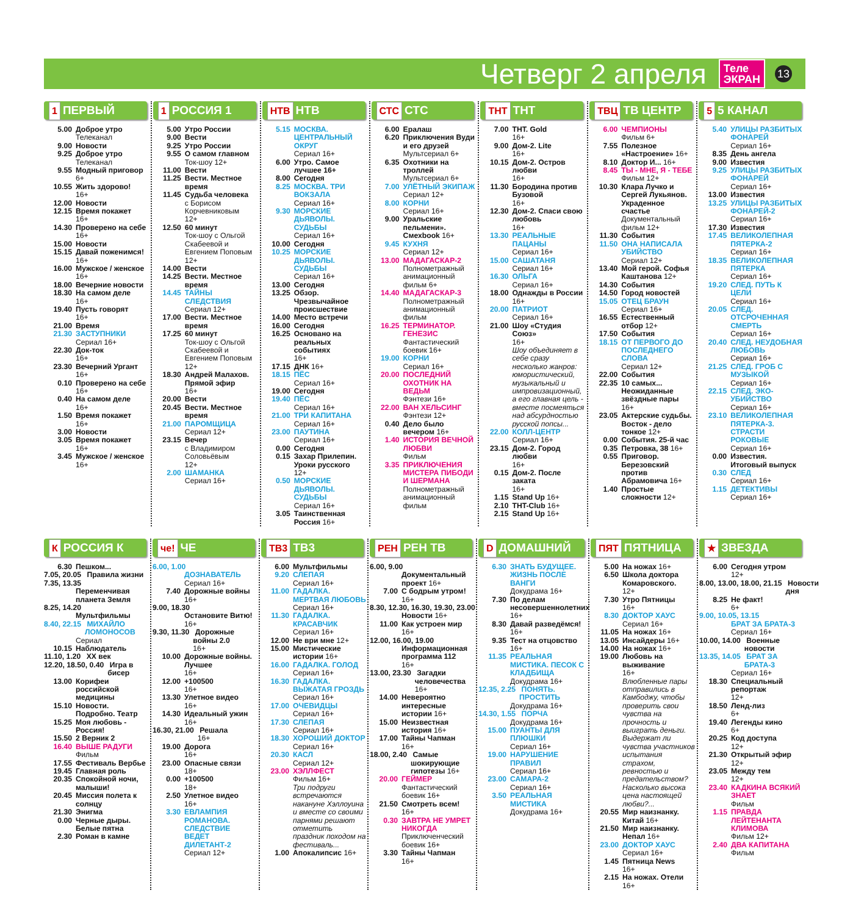Четверг 2 апреля
Теле
ЭКРАН
13
1 ПЕРВЫЙ
5.00 Доброе утро
Телеканал
9.00 Новости
9.25 Доброе утро
Телеканал
9.55 Модный приговор
6+
10.55 Жить здорово!
16+
12.00 Новости
12.15 Время покажет
16+
14.30 Проверено на себе
16+
15.00 Новости
15.15 Давай поженимся!
16+
16.00 Мужское / женское
16+
18.00 Вечерние новости
18.30 На самом деле
16+
19.40 Пусть говорят
16+
21.00 Время
21.30 ЗАСТУПНИКИ
Сериал 16+
22.30 Док-ток
16+
23.30 Вечерний Ургант
16+
0.10 Проверено на себе
16+
0.40 На самом деле
16+
1.50 Время покажет
16+
3.00 Новости
3.05 Время покажет
16+
3.45 Мужское / женское
16+
1 РОССИЯ 1
5.00 Утро России
9.00 Вести
9.25 Утро России
9.55 О самом главном
Ток-шоу 12+
11.00 Вести
11.25 Вести. Местное время
11.45 Судьба человека
с Борисом Корчевниковым
12+
12.50 60 минут
Ток-шоу с Ольгой Скабеевой и Евгением Поповым
12+
14.00 Вести
14.25 Вести. Местное время
14.45 ТАЙНЫ СЛЕДСТВИЯ
Сериал 12+
17.00 Вести. Местное время
17.25 60 минут
Ток-шоу с Ольгой Скабеевой и Евгением Поповым
12+
18.30 Андрей Малахов. Прямой эфир
16+
20.00 Вести
20.45 Вести. Местное время
21.00 ПАРОМЩИЦА
Сериал 12+
23.15 Вечер
с Владимиром Соловьёвым
12+
2.00 ШАМАНКА
Сериал 16+
НТВ НТВ
5.15 МОСКВА. ЦЕНТРАЛЬНЫЙ ОКРУГ
Сериал 16+
6.00 Утро. Самое лучшее 16+
8.00 Сегодня
8.25 МОСКВА. ТРИ ВОКЗАЛА
Сериал 16+
9.30 МОРСКИЕ ДЬЯВОЛЫ. СУДЬБЫ
Сериал 16+
10.00 Сегодня
10.25 МОРСКИЕ ДЬЯВОЛЫ. СУДЬБЫ
Сериал 16+
13.00 Сегодня
13.25 Обзор. Чрезвычайное происшествие
14.00 Место встречи
16.00 Сегодня
16.25 Основано на реальных событиях
16+
17.15 ДНК 16+
18.15 ПЁС
Сериал 16+
19.00 Сегодня
19.40 ПЁС
Сериал 16+
21.00 ТРИ КАПИТАНА
Сериал 16+
23.00 ПАУТИНА
Сериал 16+
0.00 Сегодня
0.15 Захар Прилепин. Уроки русского
12+
0.50 МОРСКИЕ ДЬЯВОЛЫ. СУДЬБЫ
Сериал 16+
3.05 Таинственная Россия 16+
СТС СТС
6.00 Ералаш
6.20 Приключения Вуди и его друзей
Мультсериал 6+
6.35 Охотники на троллей
Мультсериал 6+
7.00 УЛЁТНЫЙ ЭКИПАЖ
Сериал 12+
8.00 КОРНИ
Сериал 16+
9.00 Уральские пельмени». Смехbook 16+
9.45 КУХНЯ
Сериал 12+
13.00 МАДАГАСКАР-2
Полнометражный анимационный фильм 6+
14.40 МАДАГАСКАР-3
Полнометражный анимационный фильм
16.25 ТЕРМИНАТОР. ГЕНЕЗИС
Фантастический боевик 16+
19.00 КОРНИ
Сериал 16+
20.00 ПОСЛЕДНИЙ ОХОТНИК НА ВЕДЬМ
Фэнтези 16+
22.00 ВАН ХЕЛЬСИНГ
Фэнтези 12+
0.40 Дело было вечером 16+
1.40 ИСТОРИЯ ВЕЧНОЙ ЛЮБВИ
Фильм
3.35 ПРИКЛЮЧЕНИЯ МИСТЕРА ПИБОДИ И ШЕРМАНА
Полнометражный анимационный фильм
ТНТ ТНТ
7.00 ТНТ. Gold
16+
9.00 Дом-2. Lite
16+
10.15 Дом-2. Остров любви
16+
11.30 Бородина против Бузовой
16+
12.30 Дом-2. Спаси свою любовь
16+
13.30 РЕАЛЬНЫЕ ПАЦАНЫ
Сериал 16+
15.00 САШАТАНЯ
Сериал 16+
16.30 ОЛЬГА
Сериал 16+
18.00 Однажды в России
16+
20.00 ПАТРИОТ
Сериал 16+
21.00 Шоу «Студия Союз»
16+
Шоу объединяет в себе сразу несколько жанров: юмористический, музыкальный и импровизационный, а его главная цель - вместе посмеяться над абсурдностью русской попсы...
22.00 КОЛЛ-ЦЕНТР
Сериал 16+
23.15 Дом-2. Город любви
16+
0.15 Дом-2. После заката
16+
1.15 Stand Up 16+
2.10 THT-Club 16+
2.15 Stand Up 16+
ТВЦ ТВ ЦЕНТР
6.00 ЧЕМПИОНЫ
Фильм 6+
7.55 Полезное «Настроение» 16+
8.10 Доктор И... 16+
8.45 ТЫ - МНЕ, Я - ТЕБЕ
Фильм 12+
10.30 Клара Лучко и Сергей Лукьянов. Украденное счастье
Документальный фильм 12+
11.30 События
11.50 ОНА НАПИСАЛА УБИЙСТВО
Сериал 12+
13.40 Мой герой. Софья Каштанова 12+
14.30 События
14.50 Город новостей
15.05 ОТЕЦ БРАУН
Сериал 16+
16.55 Естественный отбор 12+
17.50 События
18.15 ОТ ПЕРВОГО ДО ПОСЛЕДНЕГО СЛОВА
Сериал 12+
22.00 События
22.35 10 самых... Неожиданные звёздные пары
16+
23.05 Актерские судьбы. Восток - дело тонкое 12+
0.00 События. 25-й час
0.35 Петровка, 38 16+
0.55 Приговор. Березовский против Абрамовича 16+
1.40 Простые сложности 12+
5 5 КАНАЛ
5.40 УЛИЦЫ РАЗБИТЫХ ФОНАРЕЙ
Сериал 16+
8.35 День ангела
9.00 Известия
9.25 УЛИЦЫ РАЗБИТЫХ ФОНАРЕЙ
Сериал 16+
13.00 Известия
13.25 УЛИЦЫ РАЗБИТЫХ ФОНАРЕЙ-2
Сериал 16+
17.30 Известия
17.45 ВЕЛИКОЛЕПНАЯ ПЯТЕРКА-2
Сериал 16+
18.35 ВЕЛИКОЛЕПНАЯ ПЯТЕРКА
Сериал 16+
19.20 СЛЕД. ПУТЬ К ЦЕЛИ
Сериал 16+
20.05 СЛЕД. ОТСРОЧЕННАЯ СМЕРТЬ
Сериал 16+
20.40 СЛЕД. НЕУДОБНАЯ ЛЮБОВЬ
Сериал 16+
21.25 СЛЕД. ГРОБ С МУЗЫКОЙ
Сериал 16+
22.15 СЛЕД. ЭКО-УБИЙСТВО
Сериал 16+
23.10 ВЕЛИКОЛЕПНАЯ ПЯТЕРКА-3. СТРАСТИ РОКОВЫЕ
Сериал 16+
0.00 Известия. Итоговый выпуск
0.30 СЛЕД
Сериал 16+
1.15 ДЕТЕКТИВЫ
Сериал 16+
К РОССИЯ К
6.30 Пешком...
7.05, 20.05 Правила жизни
7.35, 13.35
Переменчивая планета Земля
8.25, 14.20
Мультфильмы
8.40, 22.15 МИХАЙЛО ЛОМОНОСОВ
Сериал
10.15 Наблюдатель
11.10, 1.20 XX век
12.20, 18.50, 0.40 Игра в бисер
13.00 Корифеи российской медицины
15.10 Новости. Подробно. Театр
15.25 Моя любовь - Россия!
15.50 2 Верник 2
16.40 ВЫШЕ РАДУГИ
Фильм
17.55 Фестиваль Вербье
19.45 Главная роль
20.35 Спокойной ночи, малыши!
20.45 Миссия полета к солнцу
21.30 Энигма
0.00 Черные дыры. Белые пятна
2.30 Роман в камне
че! ЧЕ
6.00, 1.00
ДОЗНАВАТЕЛЬ
Сериал 16+
7.40 Дорожные войны
16+
9.00, 18.30
Остановите Витю!
16+
9.30, 11.30 Дорожные войны 2.0
16+
10.00 Дорожные войны. Лучшее
16+
12.00 +100500
16+
13.30 Улетное видео
16+
14.30 Идеальный ужин
16+
16.30, 21.00 Решала
16+
19.00 Дорога
16+
23.00 Опасные связи
18+
0.00 +100500
18+
2.50 Улетное видео
16+
3.30 ЕВЛАМПИЯ РОМАНОВА. СЛЕДСТВИЕ ВЕДЕТ ДИЛЕТАНТ-2
Сериал 12+
ТВ3 ТВ3
6.00 Мультфильмы
9.20 СЛЕПАЯ
Сериал 16+
11.00 ГАДАЛКА. МЕРТВАЯ ЛЮБОВЬ
Сериал 16+
11.30 ГАДАЛКА. КРАСАВЧИК
Сериал 16+
12.00 Не ври мне 12+
15.00 Мистические истории 16+
16.00 ГАДАЛКА. ГОЛОД
Сериал 16+
16.30 ГАДАЛКА. ВЫЖАТАЯ ГРОЗДЬ
Сериал 16+
17.00 ОЧЕВИДЦЫ
Сериал 16+
17.30 СЛЕПАЯ
Сериал 16+
18.30 ХОРОШИЙ ДОКТОР
Сериал 16+
20.30 КАСЛ
Сериал 12+
23.00 ХЭЛЛФЕСТ
Фильм 16+
Три подруги встречаются накануне Хэллоуина и вместе со своими парнями решают отметить праздник походом на фестиваль...
1.00 Апокалипсис 16+
РЕН РЕН ТВ
6.00, 9.00
Документальный проект 16+
7.00 С бодрым утром!
16+
8.30, 12.30, 16.30, 19.30, 23.00
Новости 16+
11.00 Как устроен мир
16+
12.00, 16.00, 19.00
Информационная программа 112
16+
13.00, 23.30 Загадки человечества
16+
14.00 Невероятно интересные истории 16+
15.00 Неизвестная история 16+
17.00 Тайны Чапман
16+
18.00, 2.40 Самые шокирующие гипотезы 16+
20.00 ГЕЙМЕР
Фантастический боевик 16+
21.50 Смотреть всем!
16+
0.30 ЗАВТРА НЕ УМРЕТ НИКОГДА
Приключенческий боевик 16+
3.30 Тайны Чапман
16+
D ДОМАШНИЙ
6.30 ЗНАТЬ БУДУЩЕЕ. ЖИЗНЬ ПОСЛЕ ВАНГИ
Докудрама 16+
7.30 По делам несовершеннолетних
16+
8.30 Давай разведёмся!
16+
9.35 Тест на отцовство
16+
11.35 РЕАЛЬНАЯ МИСТИКА. ПЕСОК С КЛАДБИЩА
Докудрама 16+
12.35, 2.25 ПОНЯТЬ. ПРОСТИТЬ
Докудрама 16+
14.30, 1.55 ПОРЧА
Докудрама 16+
15.00 ПУАНТЫ ДЛЯ ПЛЮШКИ
Сериал 16+
19.00 НАРУШЕНИЕ ПРАВИЛ
Сериал 16+
23.00 САМАРА-2
Сериал 16+
3.50 РЕАЛЬНАЯ МИСТИКА
Докудрама 16+
ПЯТ ПЯТНИЦА
5.00 На ножах 16+
6.50 Школа доктора Комаровского.
12+
7.30 Утро Пятницы
16+
8.30 ДОКТОР ХАУС
Сериал 16+
11.05 На ножах 16+
13.05 Инсайдеры 16+
14.00 На ножах 16+
19.00 Любовь на выживание
16+
Влюбленные пары отправились в Камбоджу, чтобы проверить свои чувства на прочность и выиграть деньги. Выдержат ли чувства участников испытания страхом, ревностью и предательством? Насколько высока цена настоящей любви?...
20.55 Мир наизнанку. Китай 16+
21.50 Мир наизнанку. Непал 16+
23.00 ДОКТОР ХАУС
Сериал 16+
1.45 Пятница News
16+
2.15 На ножах. Отели
16+
★ ЗВЕЗДА
6.00 Сегодня утром
12+
8.00, 13.00, 18.00, 21.15 Новости дня
8.25 Не факт!
6+
9.00, 10.05, 13.15
БРАТ ЗА БРАТА-3
Сериал 16+
10.00, 14.00 Военные новости
13.35, 14.05 БРАТ ЗА БРАТА-3
Сериал 16+
18.30 Специальный репортаж
12+
18.50 Ленд-лиз
6+
19.40 Легенды кино
6+
20.25 Код доступа
12+
21.30 Открытый эфир
12+
23.05 Между тем
12+
23.40 КАДКИНА ВСЯКИЙ ЗНАЕТ
Фильм
1.15 ПРАВДА ЛЕЙТЕНАНТА КЛИМОВА
Фильм 12+
2.40 ДВА КАПИТАНА
Фильм